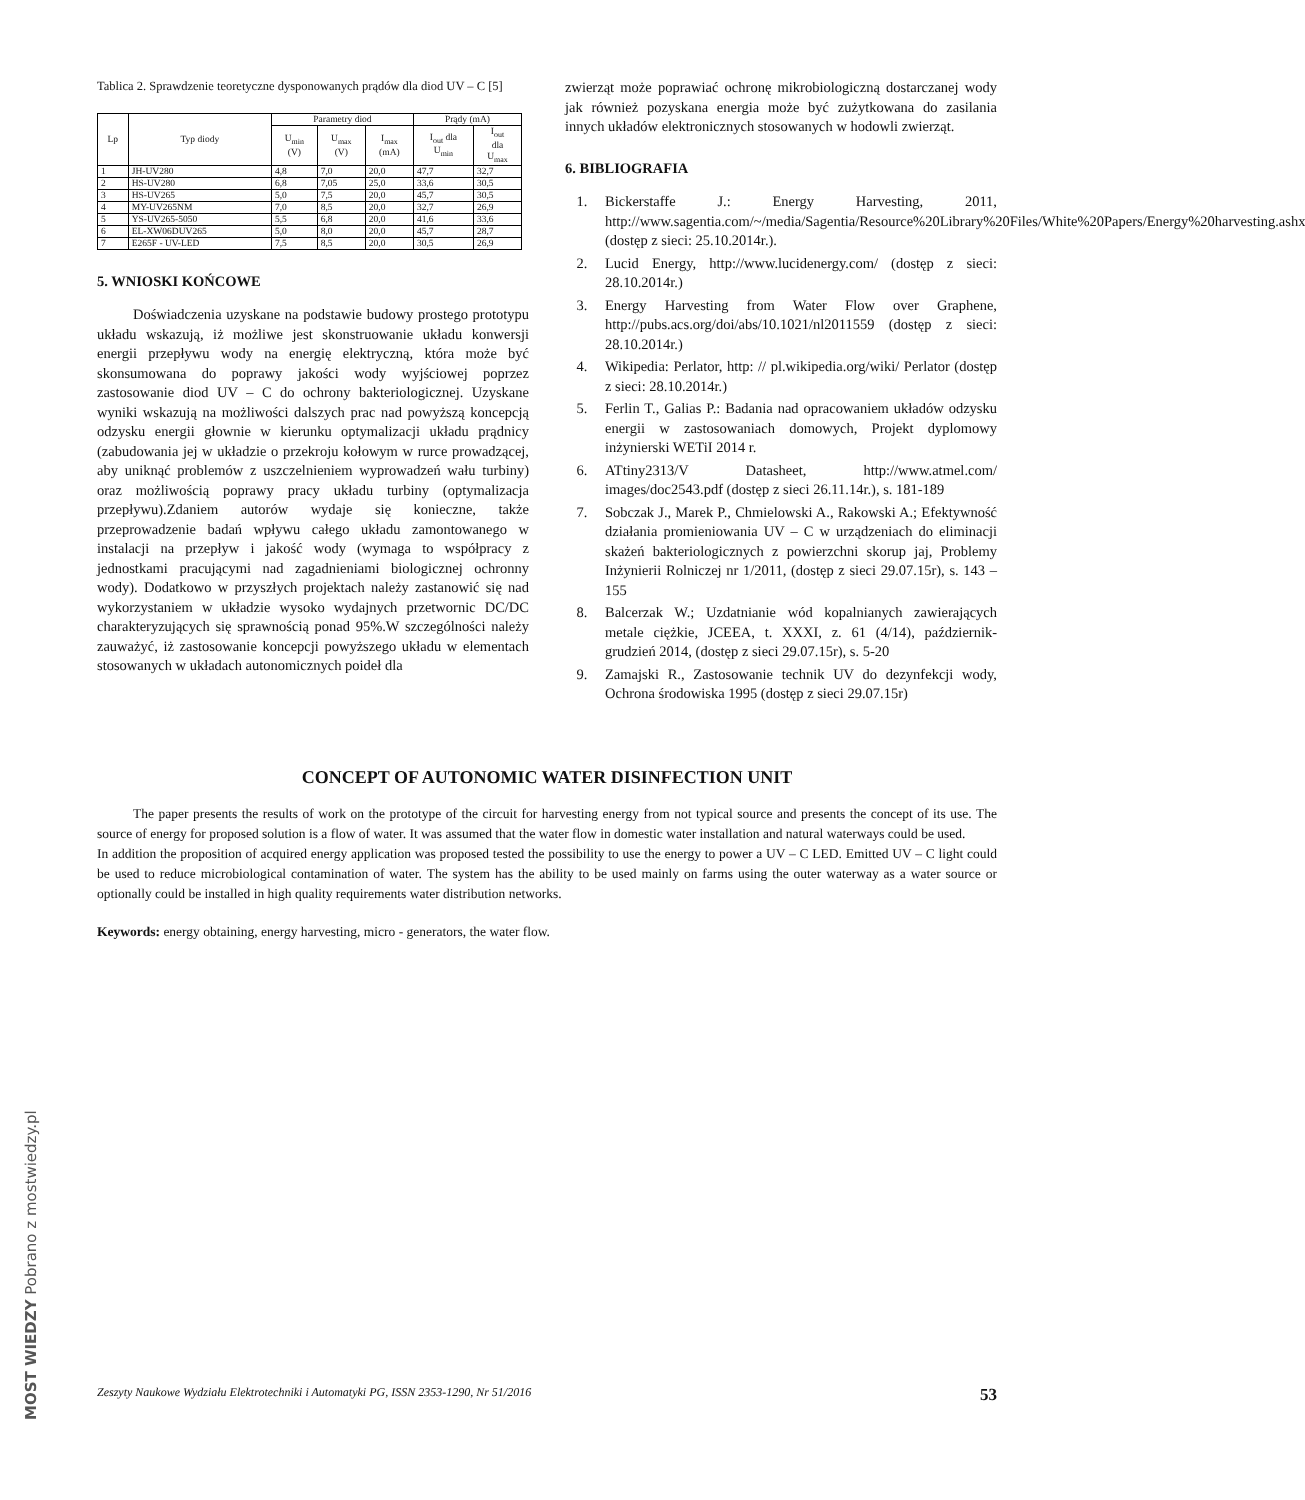Tablica 2. Sprawdzenie teoretyczne dysponowanych prądów dla diod UV – C [5]
| Lp | Typ diody | Parametry diod | | | Prądy (mA) | |
| --- | --- | --- | --- | --- | --- | --- |
| | | U<sub>min</sub> (V) | U<sub>max</sub> (V) | I<sub>max</sub> (mA) | I<sub>out</sub> dla U<sub>min</sub> | I<sub>out</sub> dla U<sub>max</sub> |
| 1 | JH-UV280 | 4,8 | 7,0 | 20,0 | 47,7 | 32,7 |
| 2 | HS-UV280 | 6,8 | 7,05 | 25,0 | 33,6 | 30,5 |
| 3 | HS-UV265 | 5,0 | 7,5 | 20,0 | 45,7 | 30,5 |
| 4 | MY-UV265NM | 7,0 | 8,5 | 20,0 | 32,7 | 26,9 |
| 5 | YS-UV265-5050 | 5,5 | 6,8 | 20,0 | 41,6 | 33,6 |
| 6 | EL-XW06DUV265 | 5,0 | 8,0 | 20,0 | 45,7 | 28,7 |
| 7 | E265F - UV-LED | 7,5 | 8,5 | 20,0 | 30,5 | 26,9 |
5. WNIOSKI KOŃCOWE
Doświadczenia uzyskane na podstawie budowy prostego prototypu układu wskazują, iż możliwe jest skonstruowanie układu konwersji energii przepływu wody na energię elektryczną, która może być skonsumowana do poprawy jakości wody wyjściowej poprzez zastosowanie diod UV – C do ochrony bakteriologicznej. Uzyskane wyniki wskazują na możliwości dalszych prac nad powyższą koncepcją odzysku energii głownie w kierunku optymalizacji układu prądnicy (zabudowania jej w układzie o przekroju kołowym w rurce prowadzącej, aby uniknąć problemów z uszczelnieniem wyprowadzeń wału turbiny) oraz możliwością poprawy pracy układu turbiny (optymalizacja przepływu).Zdaniem autorów wydaje się konieczne, także przeprowadzenie badań wpływu całego układu zamontowanego w instalacji na przepływ i jakość wody (wymaga to współpracy z jednostkami pracującymi nad zagadnieniami biologicznej ochronny wody). Dodatkowo w przyszłych projektach należy zastanowić się nad wykorzystaniem w układzie wysoko wydajnych przetwornic DC/DC charakteryzujących się sprawnością ponad 95%.W szczególności należy zauważyć, iż zastosowanie koncepcji powyższego układu w elementach stosowanych w układach autonomicznych poideł dla
zwierząt może poprawiać ochronę mikrobiologiczną dostarczanej wody jak również pozyskana energia może być zużytkowana do zasilania innych układów elektronicznych stosowanych w hodowli zwierząt.
6. BIBLIOGRAFIA
1. Bickerstaffe J.: Energy Harvesting, 2011, http://www.sagentia.com/~/media/Sagentia/Resource%20Library%20Files/White%20Papers/Energy%20harvesting.ashx (dostęp z sieci: 25.10.2014r.).
2. Lucid Energy, http://www.lucidenergy.com/ (dostęp z sieci: 28.10.2014r.)
3. Energy Harvesting from Water Flow over Graphene, http://pubs.acs.org/doi/abs/10.1021/nl2011559 (dostęp z sieci: 28.10.2014r.)
4. Wikipedia: Perlator, http: // pl.wikipedia.org/wiki/ Perlator (dostęp z sieci: 28.10.2014r.)
5. Ferlin T., Galias P.: Badania nad opracowaniem układów odzysku energii w zastosowaniach domowych, Projekt dyplomowy inżynierski WETiI 2014 r.
6. ATtiny2313/V Datasheet, http://www.atmel.com/ images/doc2543.pdf (dostęp z sieci 26.11.14r.), s. 181-189
7. Sobczak J., Marek P., Chmielowski A., Rakowski A.; Efektywność działania promieniowania UV – C w urządzeniach do eliminacji skażeń bakteriologicznych z powierzchni skorup jaj, Problemy Inżynierii Rolniczej nr 1/2011, (dostęp z sieci 29.07.15r), s. 143 – 155
8. Balcerzak W.; Uzdatnianie wód kopalnianych zawierających metale ciężkie, JCEEA, t. XXXI, z. 61 (4/14), październik-grudzień 2014, (dostęp z sieci 29.07.15r), s. 5-20
9. Zamajski R., Zastosowanie technik UV do dezynfekcji wody, Ochrona środowiska 1995 (dostęp z sieci 29.07.15r)
CONCEPT OF AUTONOMIC WATER DISINFECTION UNIT
The paper presents the results of work on the prototype of the circuit for harvesting energy from not typical source and presents the concept of its use. The source of energy for proposed solution is a flow of water. It was assumed that the water flow in domestic water installation and natural waterways could be used.
In addition the proposition of acquired energy application was proposed tested the possibility to use the energy to power a UV – C LED. Emitted UV – C light could be used to reduce microbiological contamination of water. The system has the ability to be used mainly on farms using the outer waterway as a water source or optionally could be installed in high quality requirements water distribution networks.
Keywords: energy obtaining, energy harvesting, micro - generators, the water flow.
Zeszyty Naukowe Wydziału Elektrotechniki i Automatyki PG, ISSN 2353-1290, Nr 51/2016 53
MOST WIEDZY Pobrano z mostwiedzy.pl